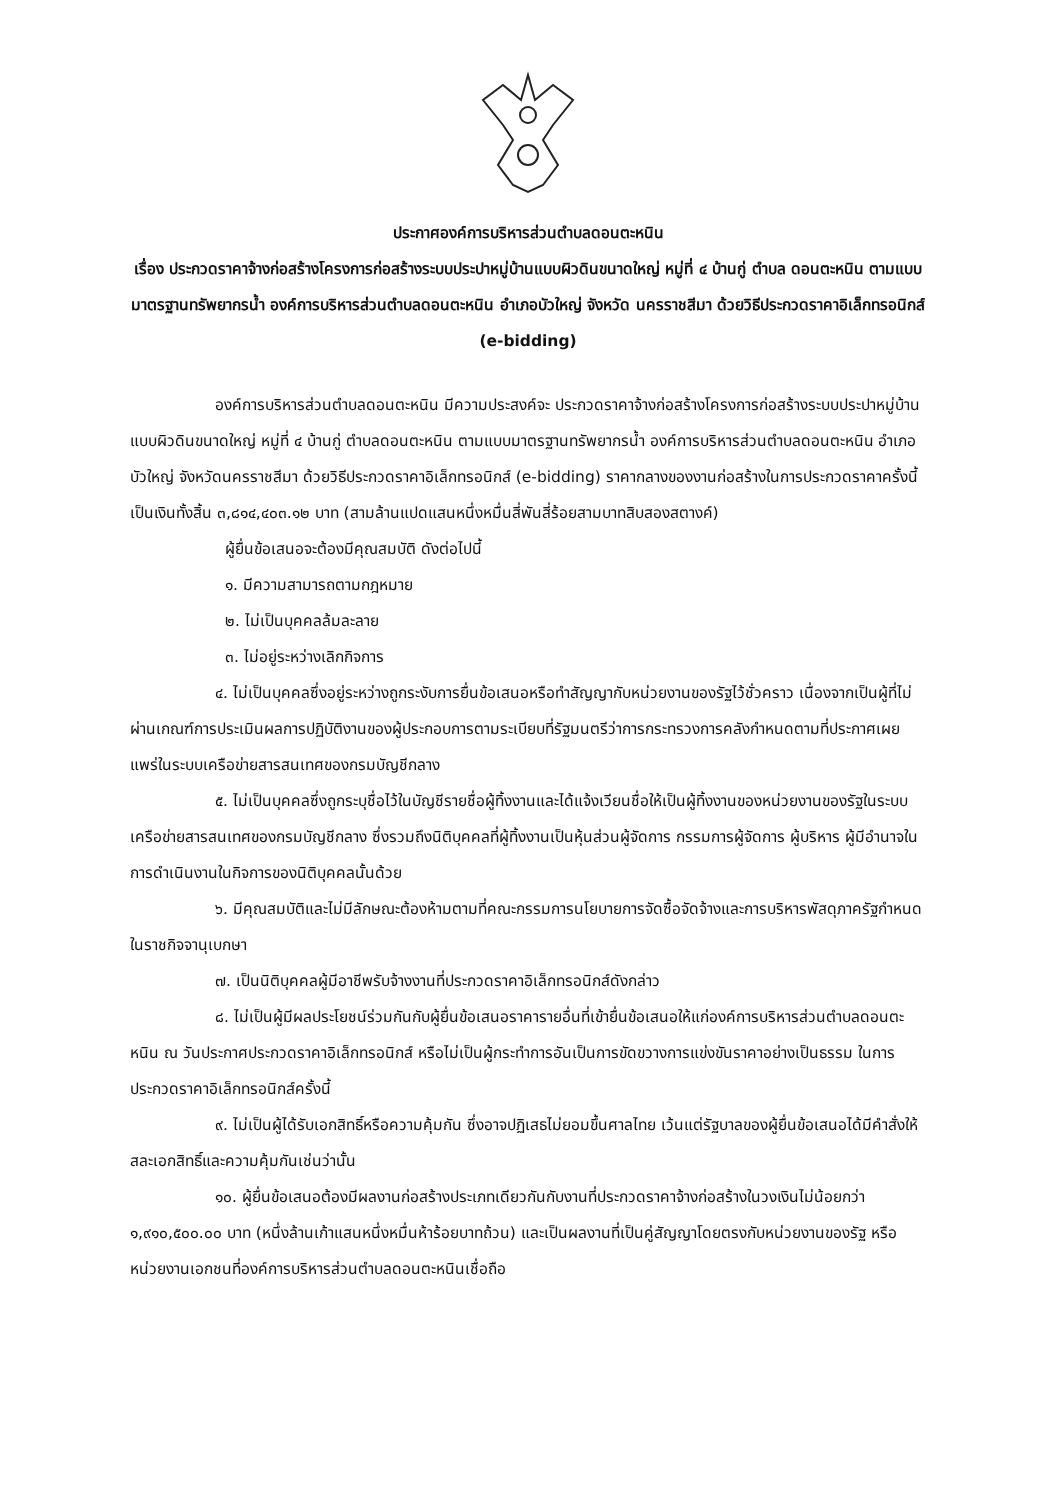ประกาศองค์การบริหารส่วนตำบลดอนตะหนิน
เรื่อง ประกวดราคาจ้างก่อสร้างโครงการก่อสร้างระบบประปาหมู่บ้านแบบผิวดินขนาดใหญ่ หมู่ที่ ๔ บ้านกู่ ตำบล ดอนตะหนิน ตามแบบมาตรฐานทรัพยากรน้ำ องค์การบริหารส่วนตำบลดอนตะหนิน อำเภอบัวใหญ่ จังหวัด นครราชสีมา ด้วยวิธีประกวดราคาอิเล็กทรอนิกส์ (e-bidding)
องค์การบริหารส่วนตำบลดอนตะหนิน มีความประสงค์จะ ประกวดราคาจ้างก่อสร้างโครงการก่อสร้างระบบประปาหมู่บ้านแบบผิวดินขนาดใหญ่ หมู่ที่ ๔ บ้านกู่ ตำบลดอนตะหนิน ตามแบบมาตรฐานทรัพยากรน้ำ องค์การบริหารส่วนตำบลดอนตะหนิน อำเภอบัวใหญ่ จังหวัดนครราชสีมา ด้วยวิธีประกวดราคาอิเล็กทรอนิกส์ (e-bidding) ราคากลางของงานก่อสร้างในการประกวดราคาครั้งนี้เป็นเงินทั้งสิ้น ๓,๘๑๔,๔๐๓.๑๒ บาท (สามล้านแปดแสนหนึ่งหมื่นสี่พันสี่ร้อยสามบาทสิบสองสตางค์)
ผู้ยื่นข้อเสนอจะต้องมีคุณสมบัติ ดังต่อไปนี้
๑. มีความสามารถตามกฎหมาย
๒. ไม่เป็นบุคคลล้มละลาย
๓. ไม่อยู่ระหว่างเลิกกิจการ
๔. ไม่เป็นบุคคลซึ่งอยู่ระหว่างถูกระงับการยื่นข้อเสนอหรือทำสัญญากับหน่วยงานของรัฐไว้ชั่วคราว เนื่องจากเป็นผู้ที่ไม่ผ่านเกณฑ์การประเมินผลการปฏิบัติงานของผู้ประกอบการตามระเบียบที่รัฐมนตรีว่าการกระทรวงการคลังกำหนดตามที่ประกาศเผยแพร่ในระบบเครือข่ายสารสนเทศของกรมบัญชีกลาง
๕. ไม่เป็นบุคคลซึ่งถูกระบุชื่อไว้ในบัญชีรายชื่อผู้ทิ้งงานและได้แจ้งเวียนชื่อให้เป็นผู้ทิ้งงานของหน่วยงานของรัฐในระบบเครือข่ายสารสนเทศของกรมบัญชีกลาง ซึ่งรวมถึงนิติบุคคลที่ผู้ทิ้งงานเป็นหุ้นส่วนผู้จัดการ กรรมการผู้จัดการ ผู้บริหาร ผู้มีอำนาจในการดำเนินงานในกิจการของนิติบุคคลนั้นด้วย
๖. มีคุณสมบัติและไม่มีลักษณะต้องห้ามตามที่คณะกรรมการนโยบายการจัดซื้อจัดจ้างและการบริหารพัสดุภาครัฐกำหนดในราชกิจจานุเบกษา
๗. เป็นนิติบุคคลผู้มีอาชีพรับจ้างงานที่ประกวดราคาอิเล็กทรอนิกส์ดังกล่าว
๘. ไม่เป็นผู้มีผลประโยชน์ร่วมกันกับผู้ยื่นข้อเสนอราคารายอื่นที่เข้ายื่นข้อเสนอให้แก่องค์การบริหารส่วนตำบลดอนตะหนิน ณ วันประกาศประกวดราคาอิเล็กทรอนิกส์ หรือไม่เป็นผู้กระทำการอันเป็นการขัดขวางการแข่งขันราคาอย่างเป็นธรรม ในการประกวดราคาอิเล็กทรอนิกส์ครั้งนี้
๙. ไม่เป็นผู้ได้รับเอกสิทธิ์หรือความคุ้มกัน ซึ่งอาจปฏิเสธไม่ยอมขึ้นศาลไทย เว้นแต่รัฐบาลของผู้ยื่นข้อเสนอได้มีคำสั่งให้สละเอกสิทธิ์และความคุ้มกันเช่นว่านั้น
๑๐. ผู้ยื่นข้อเสนอต้องมีผลงานก่อสร้างประเภทเดียวกันกับงานที่ประกวดราคาจ้างก่อสร้างในวงเงินไม่น้อยกว่า ๑,๙๑๐,๕๐๐.๐๐ บาท (หนึ่งล้านเก้าแสนหนึ่งหมื่นห้าร้อยบาทถ้วน) และเป็นผลงานที่เป็นคู่สัญญาโดยตรงกับหน่วยงานของรัฐ หรือหน่วยงานเอกชนที่องค์การบริหารส่วนตำบลดอนตะหนินเชื่อถือ